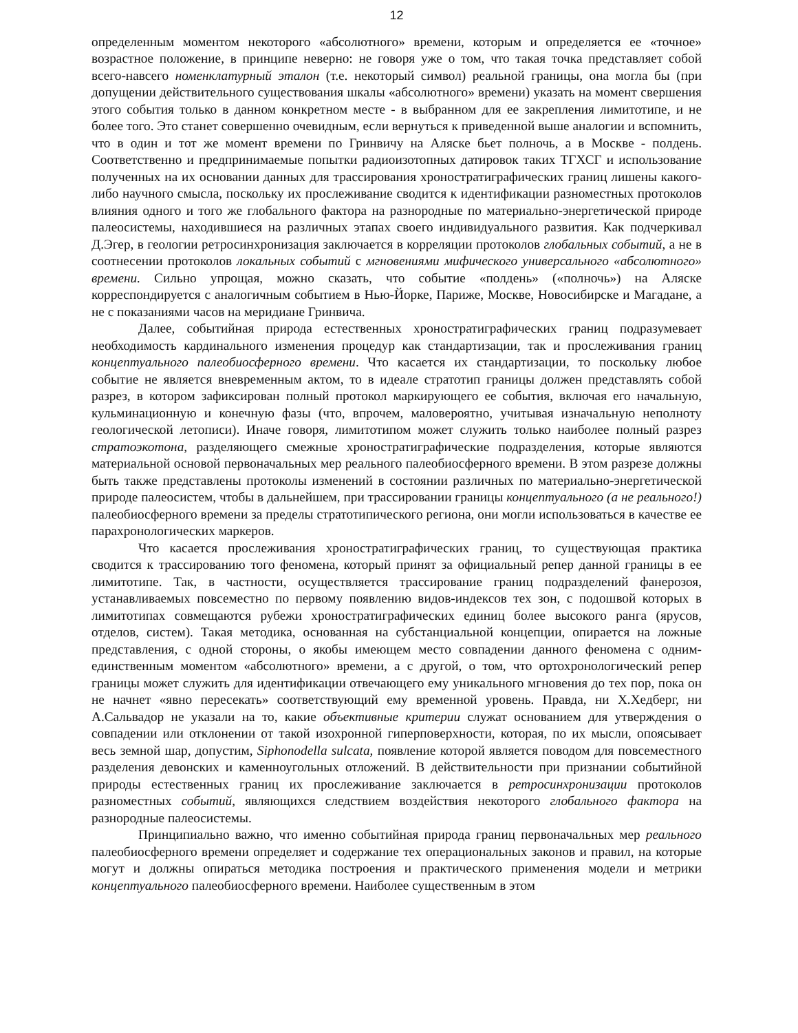12
определенным моментом некоторого «абсолютного» времени, которым и определяется ее «точное» возрастное положение, в принципе неверно: не говоря уже о том, что такая точка представляет собой всего-навсего номенклатурный эталон (т.е. некоторый символ) реальной границы, она могла бы (при допущении действительного существования шкалы «абсолютного» времени) указать на момент свершения этого события только в данном конкретном месте - в выбранном для ее закрепления лимитотипе, и не более того. Это станет совершенно очевидным, если вернуться к приведенной выше аналогии и вспомнить, что в один и тот же момент времени по Гринвичу на Аляске бьет полночь, а в Москве - полдень. Соответственно и предпринимаемые попытки радиоизотопных датировок таких ТГХСГ и использование полученных на их основании данных для трассирования хроностратиграфических границ лишены какого-либо научного смысла, поскольку их прослеживание сводится к идентификации разноместных протоколов влияния одного и того же глобального фактора на разнородные по материально-энергетической природе палеосистемы, находившиеся на различных этапах своего индивидуального развития. Как подчеркивал Д.Эгер, в геологии ретросинхронизация заключается в корреляции протоколов глобальных событий, а не в соотнесении протоколов локальных событий с мгновениями мифического универсального «абсолютного» времени. Сильно упрощая, можно сказать, что событие «полдень» («полночь») на Аляске корреспондируется с аналогичным событием в Нью-Йорке, Париже, Москве, Новосибирске и Магадане, а не с показаниями часов на меридиане Гринвича.
Далее, событийная природа естественных хроностратиграфических границ подразумевает необходимость кардинального изменения процедур как стандартизации, так и прослеживания границ концептуального палеобиосферного времени. Что касается их стандартизации, то поскольку любое событие не является вневременным актом, то в идеале стратотип границы должен представлять собой разрез, в котором зафиксирован полный протокол маркирующего ее события, включая его начальную, кульминационную и конечную фазы (что, впрочем, маловероятно, учитывая изначальную неполноту геологической летописи). Иначе говоря, лимитотипом может служить только наиболее полный разрез стратоэкотона, разделяющего смежные хроностратиграфические подразделения, которые являются материальной основой первоначальных мер реального палеобиосферного времени. В этом разрезе должны быть также представлены протоколы изменений в состоянии различных по материально-энергетической природе палеосистем, чтобы в дальнейшем, при трассировании границы концептуального (а не реального!) палеобиосферного времени за пределы стратотипического региона, они могли использоваться в качестве ее парахронологических маркеров.
Что касается прослеживания хроностратиграфических границ, то существующая практика сводится к трассированию того феномена, который принят за официальный репер данной границы в ее лимитотипе. Так, в частности, осуществляется трассирование границ подразделений фанерозоя, устанавливаемых повсеместно по первому появлению видов-индексов тех зон, с подошвой которых в лимитотипах совмещаются рубежи хроностратиграфических единиц более высокого ранга (ярусов, отделов, систем). Такая методика, основанная на субстанциальной концепции, опирается на ложные представления, с одной стороны, о якобы имеющем место совпадении данного феномена с одним-единственным моментом «абсолютного» времени, а с другой, о том, что ортохронологический репер границы может служить для идентификации отвечающего ему уникального мгновения до тех пор, пока он не начнет «явно пересекать» соответствующий ему временной уровень. Правда, ни Х.Хедберг, ни А.Сальвадор не указали на то, какие объективные критерии служат основанием для утверждения о совпадении или отклонении от такой изохронной гиперповерхности, которая, по их мысли, опоясывает весь земной шар, допустим, Siphonodella sulcata, появление которой является поводом для повсеместного разделения девонских и каменноугольных отложений. В действительности при признании событийной природы естественных границ их прослеживание заключается в ретросинхронизации протоколов разноместных событий, являющихся следствием воздействия некоторого глобального фактора на разнородные палеосистемы.
Принципиально важно, что именно событийная природа границ первоначальных мер реального палеобиосферного времени определяет и содержание тех операциональных законов и правил, на которые могут и должны опираться методика построения и практического применения модели и метрики концептуального палеобиосферного времени. Наиболее существенным в этом